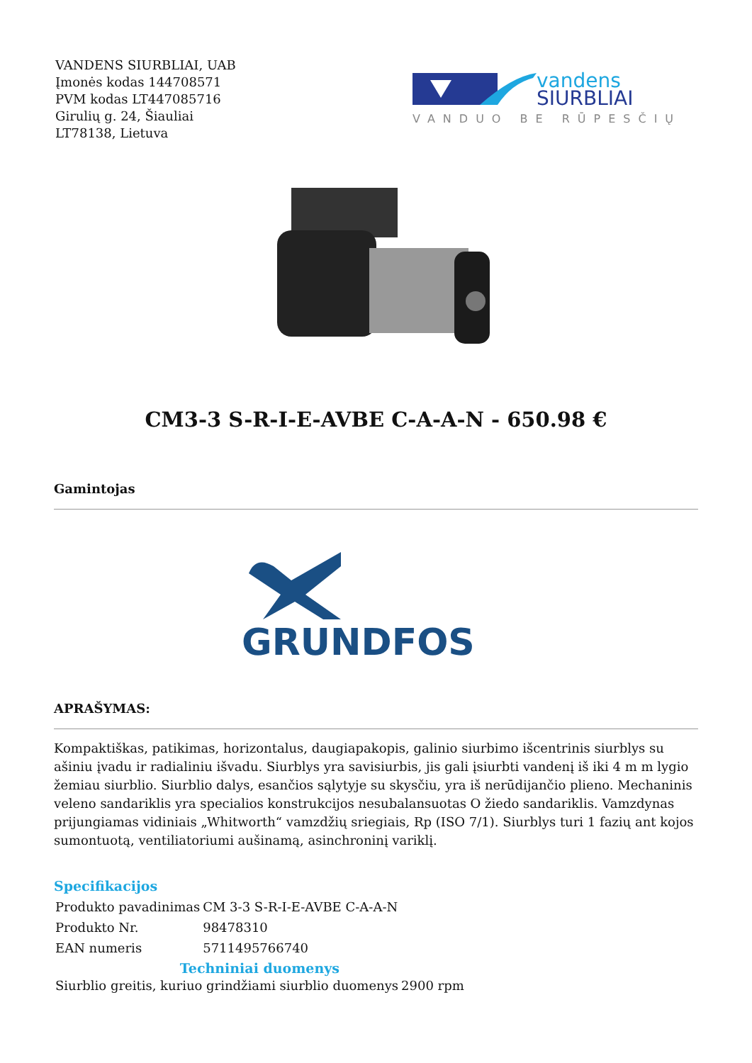VANDENS SIURBLIAI, UAB
Įmonės kodas 144708571
PVM kodas LT447085716
Girulių g. 24, Šiauliai
LT78138, Lietuva
vandens
SIURBLIAI
VANDUO BE RŪPESČIŲ
CM3-3 S-R-I-E-AVBE C-A-A-N - 650.98 €
Gamintojas
GRUNDFOS
APRAŠYMAS:
Kompaktiškas, patikimas, horizontalus, daugiapakopis, galinio siurbimo išcentrinis siurblys su ašiniu įvadu ir radialiniu išvadu. Siurblys yra savisiurbis, jis gali įsiurbti vandenį iš iki 4 m m lygio žemiau siurblio. Siurblio dalys, esančios sąlytyje su skysčiu, yra iš nerūdijančio plieno. Mechaninis veleno sandariklis yra specialios konstrukcijos nesubalansuotas O žiedo sandariklis. Vamzdynas prijungiamas vidiniais „Whitworth“ vamzdžių sriegiais, Rp (ISO 7/1). Siurblys turi 1 fazių ant kojos sumontuotą, ventiliatoriumi aušinamą, asinchroninį variklį.
Specifikacijos
| Produkto pavadinimas | CM 3-3 S-R-I-E-AVBE C-A-A-N |
| Produkto Nr. | 98478310 |
| EAN numeris | 5711495766740 |
| Techniniai duomenys | |
| --- | --- |
| Siurblio greitis, kuriuo grindžiami siurblio duomenys | 2900 rpm |